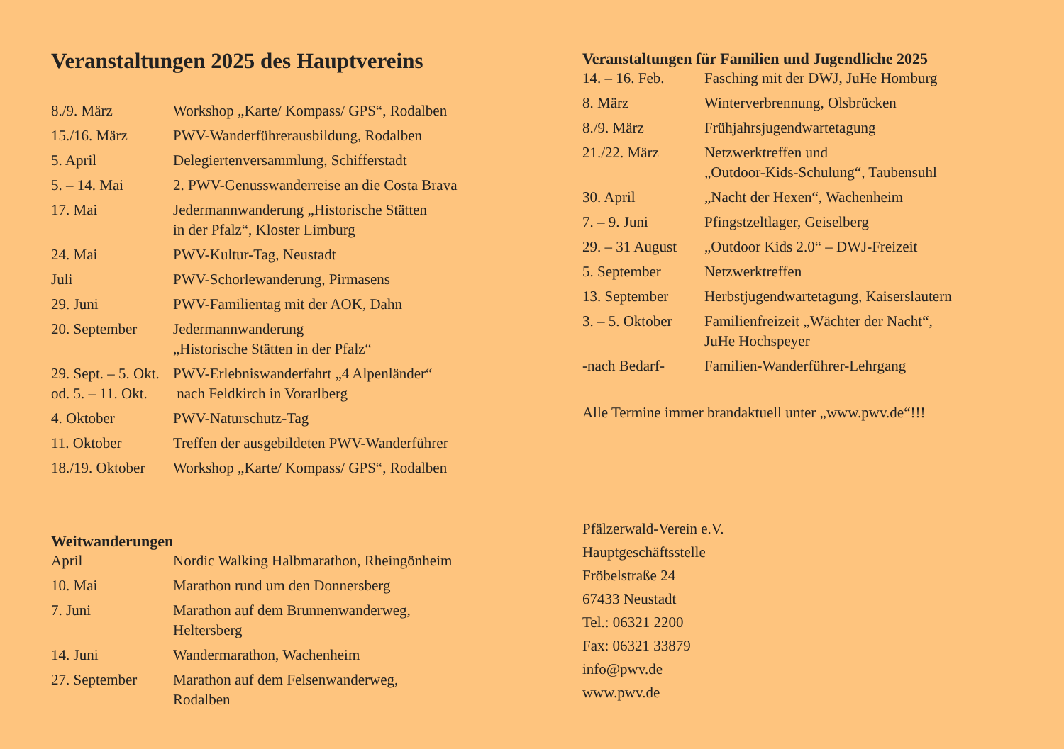Veranstaltungen 2025 des Hauptvereins
| 8./9. März | Workshop „Karte/ Kompass/ GPS“, Rodalben |
| 15./16. März | PWV-Wanderführerausbildung, Rodalben |
| 5. April | Delegiertenversammlung, Schifferstadt |
| 5. – 14. Mai | 2. PWV-Genusswanderreise an die Costa Brava |
| 17. Mai | Jedermannwanderung „Historische Stätten in der Pfalz“, Kloster Limburg |
| 24. Mai | PWV-Kultur-Tag, Neustadt |
| Juli | PWV-Schorlewanderung, Pirmasens |
| 29. Juni | PWV-Familientag mit der AOK, Dahn |
| 20. September | Jedermannwanderung „Historische Stätten in der Pfalz“ |
| 29. Sept. – 5. Okt. od. 5. – 11. Okt. | PWV-Erlebniswanderfahrt „4 Alpenländer“ nach Feldkirch in Vorarlberg |
| 4. Oktober | PWV-Naturschutz-Tag |
| 11. Oktober | Treffen der ausgebildeten PWV-Wanderführer |
| 18./19. Oktober | Workshop „Karte/ Kompass/ GPS“, Rodalben |
Weitwanderungen
| April | Nordic Walking Halbmarathon, Rheingönheim |
| 10. Mai | Marathon rund um den Donnersberg |
| 7. Juni | Marathon auf dem Brunnenwanderweg, Heltersberg |
| 14. Juni | Wandermarathon, Wachenheim |
| 27. September | Marathon auf dem Felsenwanderweg, Rodalben |
Veranstaltungen für Familien und Jugendliche 2025
| 14. – 16. Feb. | Fasching mit der DWJ, JuHe Homburg |
| 8. März | Winterverbrennung, Olsbrücken |
| 8./9. März | Frühjahrsjugendwartetagung |
| 21./22. März | Netzwerktreffen und „Outdoor-Kids-Schulung“, Taubensuhl |
| 30. April | „Nacht der Hexen“, Wachenheim |
| 7. – 9. Juni | Pfingstzeltlager, Geiselberg |
| 29. – 31 August | „Outdoor Kids 2.0“ – DWJ-Freizeit |
| 5. September | Netzwerktreffen |
| 13. September | Herbstjugendwartetagung, Kaiserslautern |
| 3. – 5. Oktober | Familienfreizeit „Wächter der Nacht“, JuHe Hochspeyer |
| -nach Bedarf- | Familien-Wanderführer-Lehrgang |
Alle Termine immer brandaktuell unter „www.pwv.de“!!!
Pfälzerwald-Verein e.V.
Hauptgeschäftsstelle
Fröbelstraße 24
67433 Neustadt
Tel.: 06321 2200
Fax: 06321 33879
info@pwv.de
www.pwv.de